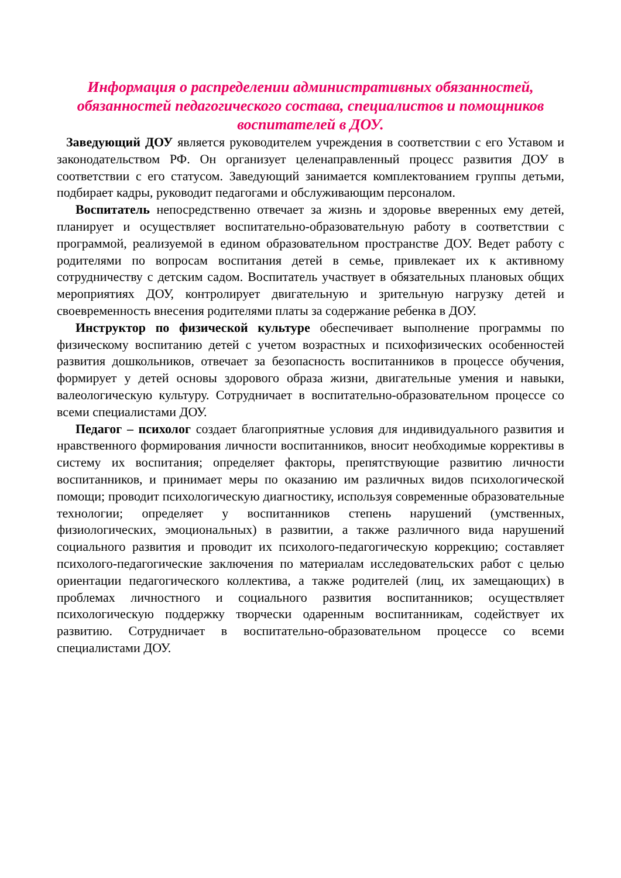Информация о распределении административных обязанностей, обязанностей педагогического состава, специалистов и помощников воспитателей в ДОУ.
Заведующий ДОУ является руководителем учреждения в соответствии с его Уставом и законодательством РФ. Он организует целенаправленный процесс развития ДОУ в соответствии с его статусом. Заведующий занимается комплектованием группы детьми, подбирает кадры, руководит педагогами и обслуживающим персоналом.
Воспитатель непосредственно отвечает за жизнь и здоровье вверенных ему детей, планирует и осуществляет воспитательно-образовательную работу в соответствии с программой, реализуемой в едином образовательном пространстве ДОУ. Ведет работу с родителями по вопросам воспитания детей в семье, привлекает их к активному сотрудничеству с детским садом. Воспитатель участвует в обязательных плановых общих мероприятиях ДОУ, контролирует двигательную и зрительную нагрузку детей и своевременность внесения родителями платы за содержание ребенка в ДОУ.
Инструктор по физической культуре обеспечивает выполнение программы по физическому воспитанию детей с учетом возрастных и психофизических особенностей развития дошкольников, отвечает за безопасность воспитанников в процессе обучения, формирует у детей основы здорового образа жизни, двигательные умения и навыки, валеологическую культуру. Сотрудничает в воспитательно-образовательном процессе со всеми специалистами ДОУ.
Педагог – психолог создает благоприятные условия для индивидуального развития и нравственного формирования личности воспитанников, вносит необходимые коррективы в систему их воспитания; определяет факторы, препятствующие развитию личности воспитанников, и принимает меры по оказанию им различных видов психологической помощи; проводит психологическую диагностику, используя современные образовательные технологии; определяет у воспитанников степень нарушений (умственных, физиологических, эмоциональных) в развитии, а также различного вида нарушений социального развития и проводит их психолого-педагогическую коррекцию; составляет психолого-педагогические заключения по материалам исследовательских работ с целью ориентации педагогического коллектива, а также родителей (лиц, их замещающих) в проблемах личностного и социального развития воспитанников; осуществляет психологическую поддержку творчески одаренным воспитанникам, содействует их развитию. Сотрудничает в воспитательно-образовательном процессе со всеми специалистами ДОУ.